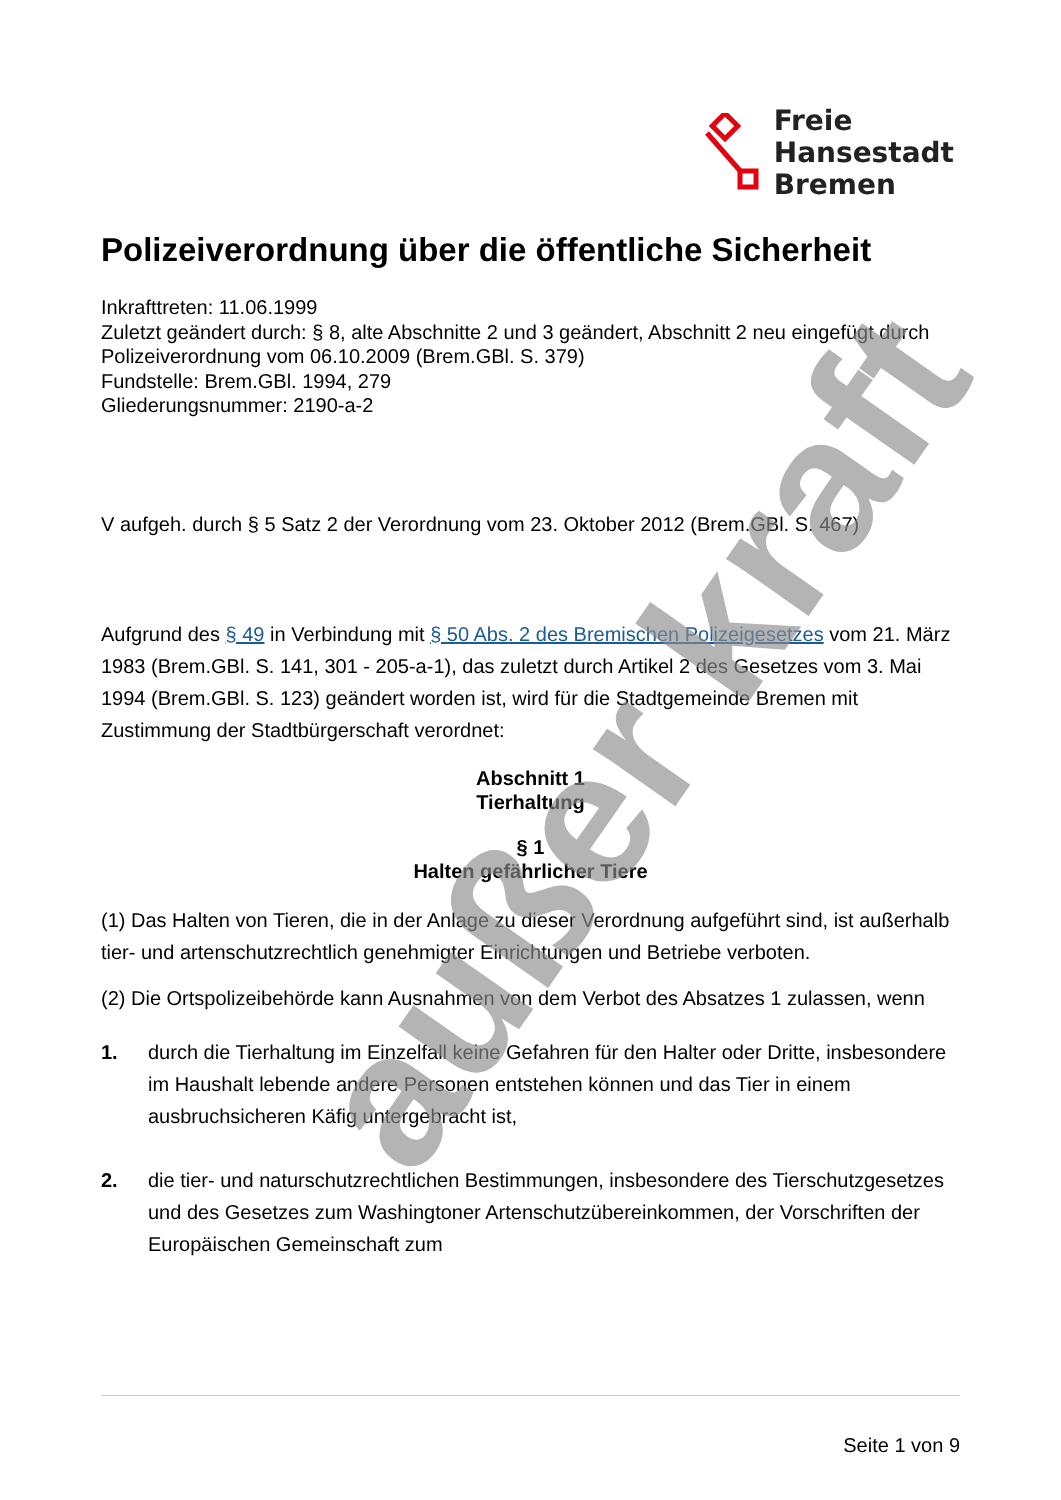Freie
Hansestadt
Bremen
Polizeiverordnung über die öffentliche Sicherheit
Inkrafttreten: 11.06.1999
Zuletzt geändert durch: § 8, alte Abschnitte 2 und 3 geändert, Abschnitt 2 neu eingefügt durch Polizeiverordnung vom 06.10.2009 (Brem.GBl. S. 379)
Fundstelle: Brem.GBl. 1994, 279
Gliederungsnummer: 2190-a-2
V aufgeh. durch § 5 Satz 2 der Verordnung vom 23. Oktober 2012 (Brem.GBl. S. 467)
Aufgrund des § 49 in Verbindung mit § 50 Abs. 2 des Bremischen Polizeigesetzes vom 21. März 1983 (Brem.GBl. S. 141, 301 - 205-a-1), das zuletzt durch Artikel 2 des Gesetzes vom 3. Mai 1994 (Brem.GBl. S. 123) geändert worden ist, wird für die Stadtgemeinde Bremen mit Zustimmung der Stadtbürgerschaft verordnet:
Abschnitt 1
Tierhaltung
§ 1
Halten gefährlicher Tiere
(1) Das Halten von Tieren, die in der Anlage zu dieser Verordnung aufgeführt sind, ist außerhalb tier- und artenschutzrechtlich genehmigter Einrichtungen und Betriebe verboten.
(2) Die Ortspolizeibehörde kann Ausnahmen von dem Verbot des Absatzes 1 zulassen, wenn
1. durch die Tierhaltung im Einzelfall keine Gefahren für den Halter oder Dritte, insbesondere im Haushalt lebende andere Personen entstehen können und das Tier in einem ausbruchsicheren Käfig untergebracht ist,
2. die tier- und naturschutzrechtlichen Bestimmungen, insbesondere des Tierschutzgesetzes und des Gesetzes zum Washingtoner Artenschutzübereinkommen, der Vorschriften der Europäischen Gemeinschaft zum
außer kraft
Seite 1 von 9